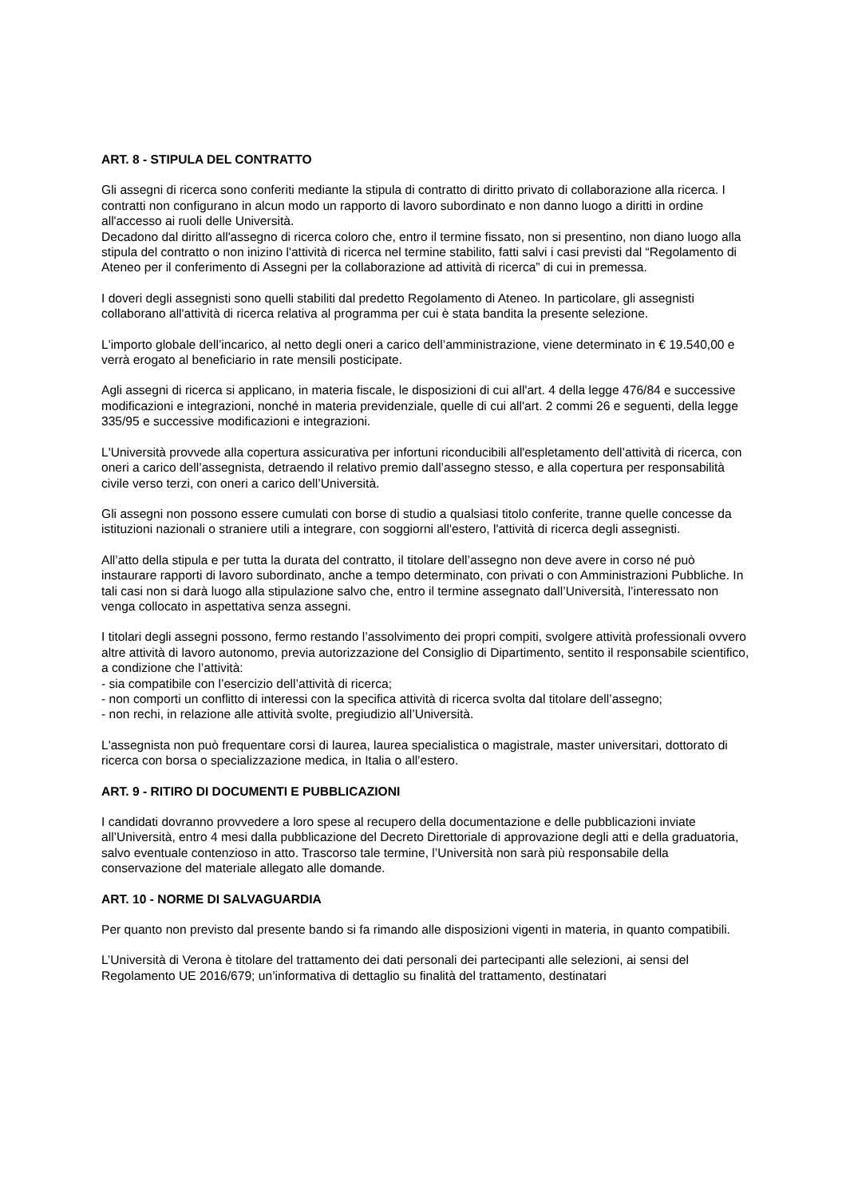ART. 8 - STIPULA DEL CONTRATTO
Gli assegni di ricerca sono conferiti mediante la stipula di contratto di diritto privato di collaborazione alla ricerca. I contratti non configurano in alcun modo un rapporto di lavoro subordinato e non danno luogo a diritti in ordine all'accesso ai ruoli delle Università.
Decadono dal diritto all'assegno di ricerca coloro che, entro il termine fissato, non si presentino, non diano luogo alla stipula del contratto o non inizino l'attività di ricerca nel termine stabilito, fatti salvi i casi previsti dal “Regolamento di Ateneo per il conferimento di Assegni per la collaborazione ad attività di ricerca” di cui in premessa.
I doveri degli assegnisti sono quelli stabiliti dal predetto Regolamento di Ateneo. In particolare, gli assegnisti collaborano all'attività di ricerca relativa al programma per cui è stata bandita la presente selezione.
L'importo globale dell’incarico, al netto degli oneri a carico dell’amministrazione, viene determinato in € 19.540,00 e verrà erogato al beneficiario in rate mensili posticipate.
Agli assegni di ricerca si applicano, in materia fiscale, le disposizioni di cui all'art. 4 della legge 476/84 e successive modificazioni e integrazioni, nonché in materia previdenziale, quelle di cui all'art. 2 commi 26 e seguenti, della legge 335/95 e successive modificazioni e integrazioni.
L'Università provvede alla copertura assicurativa per infortuni riconducibili all'espletamento dell’attività di ricerca, con oneri a carico dell’assegnista, detraendo il relativo premio dall’assegno stesso, e alla copertura per responsabilità civile verso terzi, con oneri a carico dell’Università.
Gli assegni non possono essere cumulati con borse di studio a qualsiasi titolo conferite, tranne quelle concesse da istituzioni nazionali o straniere utili a integrare, con soggiorni all'estero, l'attività di ricerca degli assegnisti.
All’atto della stipula e per tutta la durata del contratto, il titolare dell’assegno non deve avere in corso né può instaurare rapporti di lavoro subordinato, anche a tempo determinato, con privati o con Amministrazioni Pubbliche. In tali casi non si darà luogo alla stipulazione salvo che, entro il termine assegnato dall’Università, l’interessato non venga collocato in aspettativa senza assegni.
I titolari degli assegni possono, fermo restando l’assolvimento dei propri compiti, svolgere attività professionali ovvero altre attività di lavoro autonomo, previa autorizzazione del Consiglio di Dipartimento, sentito il responsabile scientifico, a condizione che l’attività:
- sia compatibile con l’esercizio dell’attività di ricerca;
- non comporti un conflitto di interessi con la specifica attività di ricerca svolta dal titolare dell’assegno;
- non rechi, in relazione alle attività svolte, pregiudizio all’Università.
L'assegnista non può frequentare corsi di laurea, laurea specialistica o magistrale, master universitari, dottorato di ricerca con borsa o specializzazione medica, in Italia o all’estero.
ART. 9 - RITIRO DI DOCUMENTI E PUBBLICAZIONI
I candidati dovranno provvedere a loro spese al recupero della documentazione e delle pubblicazioni inviate all’Università, entro 4 mesi dalla pubblicazione del Decreto Direttoriale di approvazione degli atti e della graduatoria, salvo eventuale contenzioso in atto. Trascorso tale termine, l’Università non sarà più responsabile della conservazione del materiale allegato alle domande.
ART. 10 - NORME DI SALVAGUARDIA
Per quanto non previsto dal presente bando si fa rimando alle disposizioni vigenti in materia, in quanto compatibili.
L’Università di Verona è titolare del trattamento dei dati personali dei partecipanti alle selezioni, ai sensi del Regolamento UE 2016/679; un’informativa di dettaglio su finalità del trattamento, destinatari